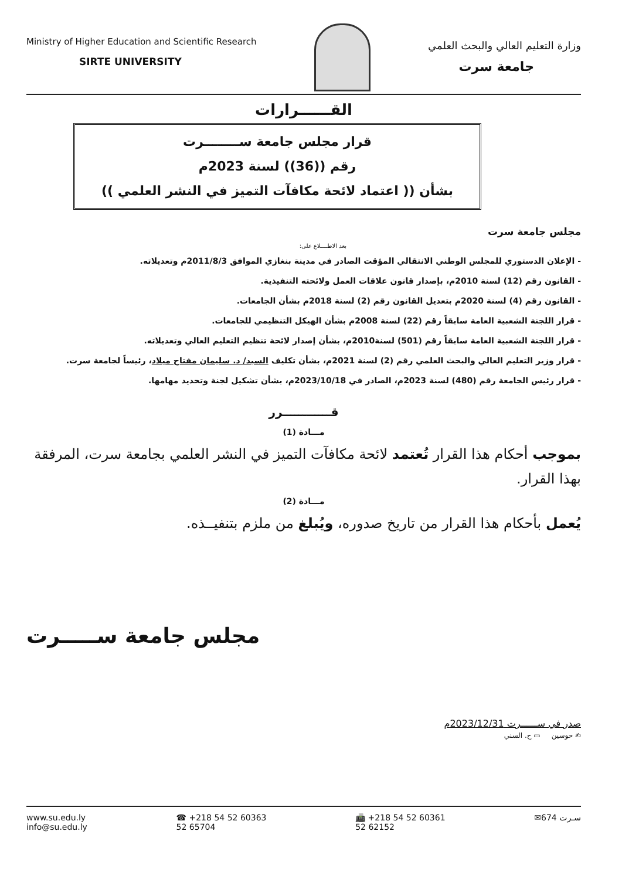Ministry of Higher Education and Scientific Research
SIRTE UNIVERSITY
وزارة التعليم العالي والبحث العلمي
جامعة سرت
القــــــرارات
قرار مجلس جامعة ســــــــرت
رقم ((36)) لسنة 2023م
بشأن (( اعتماد لائحة مكافآت التميز في النشر العلمي ))
مجلس جامعة سرت
بعد الاطــــلاع على:
- الإعلان الدستوري للمجلس الوطني الانتقالي المؤقت الصادر في مدينة بنغازي الموافق 2011/8/3م وتعديلاته.
- القانون رقم (12) لسنة 2010م، بإصدار قانون علاقات العمل ولائحته التنفيذية.
- القانون رقم (4) لسنة 2020م بتعديل القانون رقم (2) لسنة 2018م بشأن الجامعات.
- قرار اللجنة الشعبية العامة سابقاً رقم (22) لسنة 2008م بشأن الهيكل التنظيمي للجامعات.
- قرار اللجنة الشعبية العامة سابقاً رقم (501) لسنة2010م، بشأن إصدار لائحة تنظيم التعليم العالي وتعديلاته.
- قرار وزير التعليم العالي والبحث العلمي رقم (2) لسنة 2021م، بشأن تكليف السيد/ د. سليمان مفتاح ميلاد، رئيساً لجامعة سرت.
- قرار رئيس الجامعة رقم (480) لسنة 2023م، الصادر في 2023/10/18م، بشأن تشكيل لجنة وتحديد مهامها.
قــــــــــــرر
مـــادة (1)
بموجب أحكام هذا القرار تُعتمد لائحة مكافآت التميز في النشر العلمي بجامعة سرت، المرفقة بهذا القرار.
مـــادة (2)
يُعمل بأحكام هذا القرار من تاريخ صدوره، ويُبلغ من ملزم بتنفيــذه.
مجلس جامعة ســـــرت
صدر في ســــــرت 2023/12/31م
✍ حوسين ▭ ح. السني
www.su.edu.ly
info@su.edu.ly
☎ +218 54 52 60363
52 65704
📠 +218 54 52 60361
52 62152
✉674 سـرت